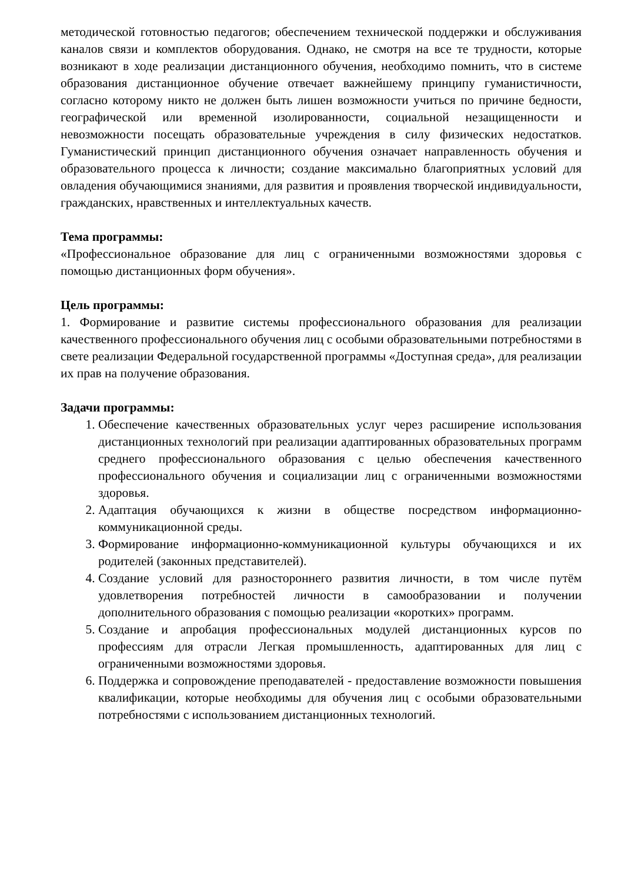методической готовностью педагогов; обеспечением технической поддержки и обслуживания каналов связи и комплектов оборудования. Однако, не смотря на все те трудности, которые возникают в ходе реализации дистанционного обучения, необходимо помнить, что в системе образования дистанционное обучение отвечает важнейшему принципу гуманистичности, согласно которому никто не должен быть лишен возможности учиться по причине бедности, географической или временной изолированности, социальной незащищенности и невозможности посещать образовательные учреждения в силу физических недостатков. Гуманистический принцип дистанционного обучения означает направленность обучения и образовательного процесса к личности; создание максимально благоприятных условий для овладения обучающимися знаниями, для развития и проявления творческой индивидуальности, гражданских, нравственных и интеллектуальных качеств.
Тема программы:
«Профессиональное образование для лиц с ограниченными возможностями здоровья с помощью дистанционных форм обучения».
Цель программы:
1. Формирование и развитие системы профессионального образования для реализации качественного профессионального обучения лиц с особыми образовательными потребностями в свете реализации Федеральной государственной программы «Доступная среда», для реализации их прав на получение образования.
Задачи программы:
1. Обеспечение качественных образовательных услуг через расширение использования дистанционных технологий при реализации адаптированных образовательных программ среднего профессионального образования с целью обеспечения качественного профессионального обучения и социализации лиц с ограниченными возможностями здоровья.
2. Адаптация обучающихся к жизни в обществе посредством информационно-коммуникационной среды.
3. Формирование информационно-коммуникационной культуры обучающихся и их родителей (законных представителей).
4. Создание условий для разностороннего развития личности, в том числе путём удовлетворения потребностей личности в самообразовании и получении дополнительного образования с помощью реализации «коротких» программ.
5. Создание и апробация профессиональных модулей дистанционных курсов по профессиям для отрасли Легкая промышленность, адаптированных для лиц с ограниченными возможностями здоровья.
6. Поддержка и сопровождение преподавателей - предоставление возможности повышения квалификации, которые необходимы для обучения лиц с особыми образовательными потребностями с использованием дистанционных технологий.